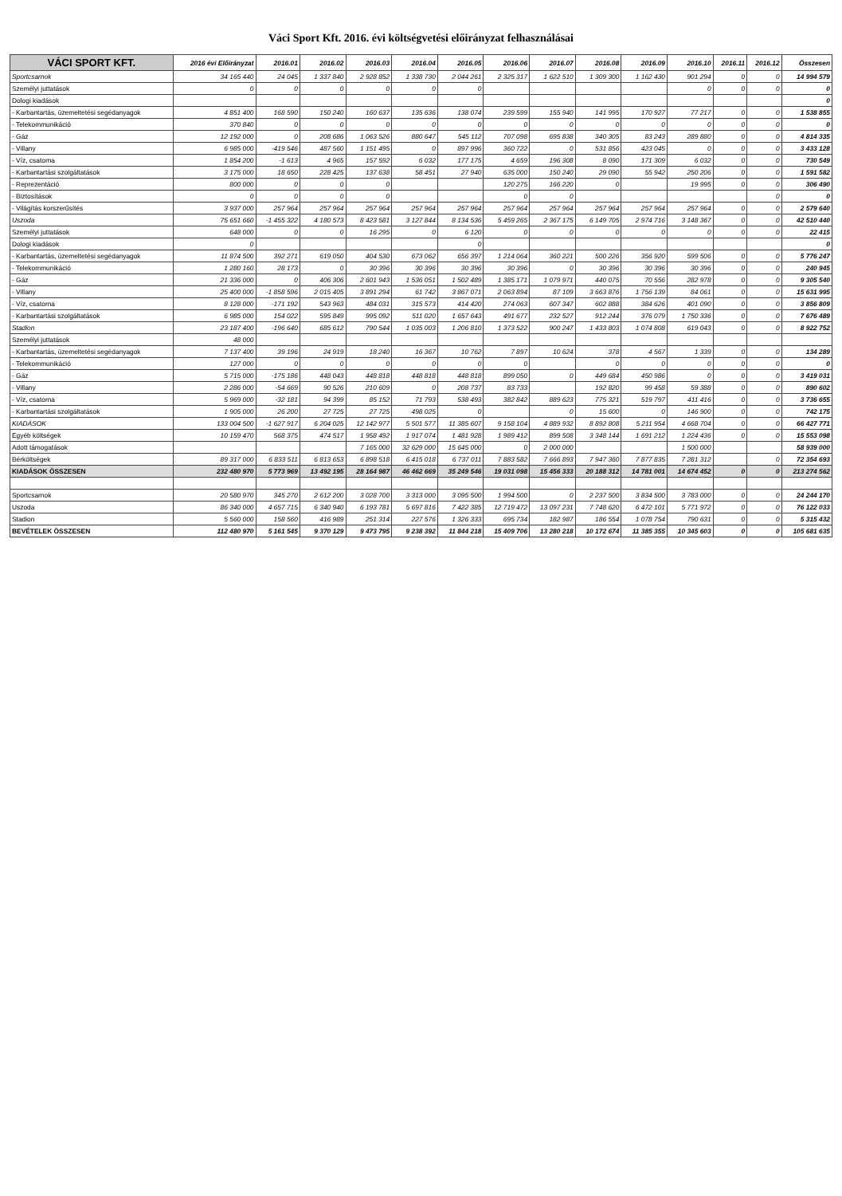Váci Sport Kft. 2016. évi költségvetési előirányzat felhasználásai
| VÁCI SPORT KFT. | 2016 évi Előirányzat | 2016.01 | 2016.02 | 2016.03 | 2016.04 | 2016.05 | 2016.06 | 2016.07 | 2016.08 | 2016.09 | 2016.10 | 2016.11 | 2016.12 | Összesen |
| --- | --- | --- | --- | --- | --- | --- | --- | --- | --- | --- | --- | --- | --- | --- |
| Sportcsarnok | 34 165 440 | 24 045 | 1 337 840 | 2 928 852 | 1 338 730 | 2 044 261 | 2 325 317 | 1 622 510 | 1 309 300 | 1 162 430 | 901 294 | 0 | 0 | 14 994 579 |
| Személyi juttatások | 0 | 0 | 0 | 0 | 0 | 0 | | | | | 0 | 0 | 0 | 0 |
| Dologi kiadások | | | | | | | | | | | | | | 0 |
| - Karbantartás, üzemeltetési segédanyagok | 4 851 400 | 168 590 | 150 240 | 160 637 | 135 636 | 138 074 | 239 599 | 155 940 | 141 995 | 170 927 | 77 217 | 0 | 0 | 1 538 855 |
| - Telekommunikáció | 370 840 | 0 | 0 | 0 | 0 | 0 | 0 | 0 | 0 | 0 | 0 | 0 | 0 | 0 |
| - Gáz | 12 192 000 | 0 | 208 686 | 1 063 526 | 880 647 | 545 112 | 707 098 | 695 838 | 340 305 | 83 243 | 289 880 | 0 | 0 | 4 814 335 |
| - Villany | 6 985 000 | -419 546 | 487 560 | 1 151 495 | 0 | 897 996 | 360 722 | 0 | 531 856 | 423 045 | 0 | 0 | 0 | 3 433 128 |
| - Víz, csatorna | 1 854 200 | -1 613 | 4 965 | 157 592 | 6 032 | 177 175 | 4 659 | 196 308 | 8 090 | 171 309 | 6 032 | 0 | 0 | 730 549 |
| - Karbantartási szolgáltatások | 3 175 000 | 18 650 | 228 425 | 137 638 | 58 451 | 27 940 | 635 000 | 150 240 | 29 090 | 55 942 | 250 206 | 0 | 0 | 1 591 582 |
| - Reprezentáció | 800 000 | 0 | 0 | 0 | | | 120 275 | 166 220 | 0 | | 19 995 | 0 | 0 | 306 490 |
| - Biztosítások | 0 | 0 | 0 | 0 | | | 0 | 0 | | | | | 0 | 0 |
| - Világítás korszerűsítés | 3 937 000 | 257 964 | 257 964 | 257 964 | 257 964 | 257 964 | 257 964 | 257 964 | 257 964 | 257 964 | 257 964 | 0 | 0 | 2 579 640 |
| Uszoda | 75 651 660 | -1 455 322 | 4 180 573 | 8 423 581 | 3 127 844 | 8 134 536 | 5 459 265 | 2 367 175 | 6 149 705 | 2 974 716 | 3 148 367 | 0 | 0 | 42 510 440 |
| Személyi juttatások | 648 000 | 0 | 0 | 16 295 | 0 | 6 120 | 0 | 0 | 0 | 0 | 0 | 0 | 0 | 22 415 |
| Dologi kiadások | 0 | | | | | 0 | | | | | | | | 0 |
| - Karbantartás, üzemeltetési segédanyagok | 11 874 500 | 392 271 | 619 050 | 404 530 | 673 062 | 656 397 | 1 214 064 | 360 221 | 500 226 | 356 920 | 599 506 | 0 | 0 | 5 776 247 |
| - Telekommunikáció | 1 280 160 | 28 173 | 0 | 30 396 | 30 396 | 30 396 | 30 396 | 0 | 30 396 | 30 396 | 30 396 | 0 | 0 | 240 945 |
| - Gáz | 21 336 000 | 0 | 406 306 | 2 601 943 | 1 536 051 | 1 502 489 | 1 385 171 | 1 079 971 | 440 075 | 70 556 | 282 978 | 0 | 0 | 9 305 540 |
| - Villany | 25 400 000 | -1 858 596 | 2 015 405 | 3 891 294 | 61 742 | 3 867 071 | 2 063 894 | 87 109 | 3 663 876 | 1 756 139 | 84 061 | 0 | 0 | 15 631 995 |
| - Víz, csatorna | 8 128 000 | -171 192 | 543 963 | 484 031 | 315 573 | 414 420 | 274 063 | 607 347 | 602 888 | 384 626 | 401 090 | 0 | 0 | 3 856 809 |
| - Karbantartási szolgáltatások | 6 985 000 | 154 022 | 595 849 | 995 092 | 511 020 | 1 657 643 | 491 677 | 232 527 | 912 244 | 376 079 | 1 750 336 | 0 | 0 | 7 676 489 |
| Stadion | 23 187 400 | -196 640 | 685 612 | 790 544 | 1 035 003 | 1 206 810 | 1 373 522 | 900 247 | 1 433 803 | 1 074 808 | 619 043 | 0 | 0 | 8 922 752 |
| Személyi juttatások | 48 000 | | | | | | | | | | | | | |
| - Karbantartás, üzemeltetési segédanyagok | 7 137 400 | 39 196 | 24 919 | 18 240 | 16 367 | 10 762 | 7 897 | 10 624 | 378 | 4 567 | 1 339 | 0 | 0 | 134 289 |
| - Telekommunikáció | 127 000 | 0 | 0 | 0 | 0 | 0 | 0 | | 0 | 0 | 0 | 0 | 0 | 0 |
| - Gáz | 5 715 000 | -175 186 | 448 043 | 448 818 | 448 818 | 448 818 | 899 050 | 0 | 449 684 | 450 986 | 0 | 0 | 0 | 3 419 031 |
| - Villany | 2 286 000 | -54 669 | 90 526 | 210 609 | 0 | 208 737 | 83 733 | | 192 820 | 99 458 | 59 388 | 0 | 0 | 890 602 |
| - Víz, csatorna | 5 969 000 | -32 181 | 94 399 | 85 152 | 71 793 | 538 493 | 382 842 | 889 623 | 775 321 | 519 797 | 411 416 | 0 | 0 | 3 736 655 |
| - Karbantartási szolgáltatások | 1 905 000 | 26 200 | 27 725 | 27 725 | 498 025 | 0 | | 0 | 15 600 | 0 | 146 900 | 0 | 0 | 742 175 |
| KIADÁSOK | 133 004 500 | -1 627 917 | 6 204 025 | 12 142 977 | 5 501 577 | 11 385 607 | 9 158 104 | 4 889 932 | 8 892 808 | 5 211 954 | 4 668 704 | 0 | 0 | 66 427 771 |
| Egyéb költségek | 10 159 470 | 568 375 | 474 517 | 1 958 492 | 1 917 074 | 1 481 928 | 1 989 412 | 899 508 | 3 348 144 | 1 691 212 | 1 224 436 | 0 | 0 | 15 553 098 |
| Adott támogatások | | | | 7 165 000 | 32 629 000 | 15 645 000 | 0 | 2 000 000 | | | 1 500 000 | | | 58 939 000 |
| Bérköltségek | 89 317 000 | 6 833 511 | 6 813 653 | 6 898 518 | 6 415 018 | 6 737 011 | 7 883 582 | 7 666 893 | 7 947 360 | 7 877 835 | 7 281 312 | | 0 | 72 354 693 |
| KIADÁSOK ÖSSZESEN | 232 480 970 | 5 773 969 | 13 492 195 | 28 164 987 | 46 462 669 | 35 249 546 | 19 031 098 | 15 456 333 | 20 188 312 | 14 781 001 | 14 674 452 | 0 | 0 | 213 274 562 |
| Sportcsarnok | 20 580 970 | 345 270 | 2 612 200 | 3 028 700 | 3 313 000 | 3 095 500 | 1 994 500 | 0 | 2 237 500 | 3 834 500 | 3 783 000 | 0 | 0 | 24 244 170 |
| Uszoda | 86 340 000 | 4 657 715 | 6 340 940 | 6 193 781 | 5 697 816 | 7 422 385 | 12 719 472 | 13 097 231 | 7 748 620 | 6 472 101 | 5 771 972 | 0 | 0 | 76 122 033 |
| Stadion | 5 560 000 | 158 560 | 416 989 | 251 314 | 227 576 | 1 326 333 | 695 734 | 182 987 | 186 554 | 1 078 754 | 790 631 | 0 | 0 | 5 315 432 |
| BEVÉTELEK ÖSSZESEN | 112 480 970 | 5 161 545 | 9 370 129 | 9 473 795 | 9 238 392 | 11 844 218 | 15 409 706 | 13 280 218 | 10 172 674 | 11 385 355 | 10 345 603 | 0 | 0 | 105 681 635 |